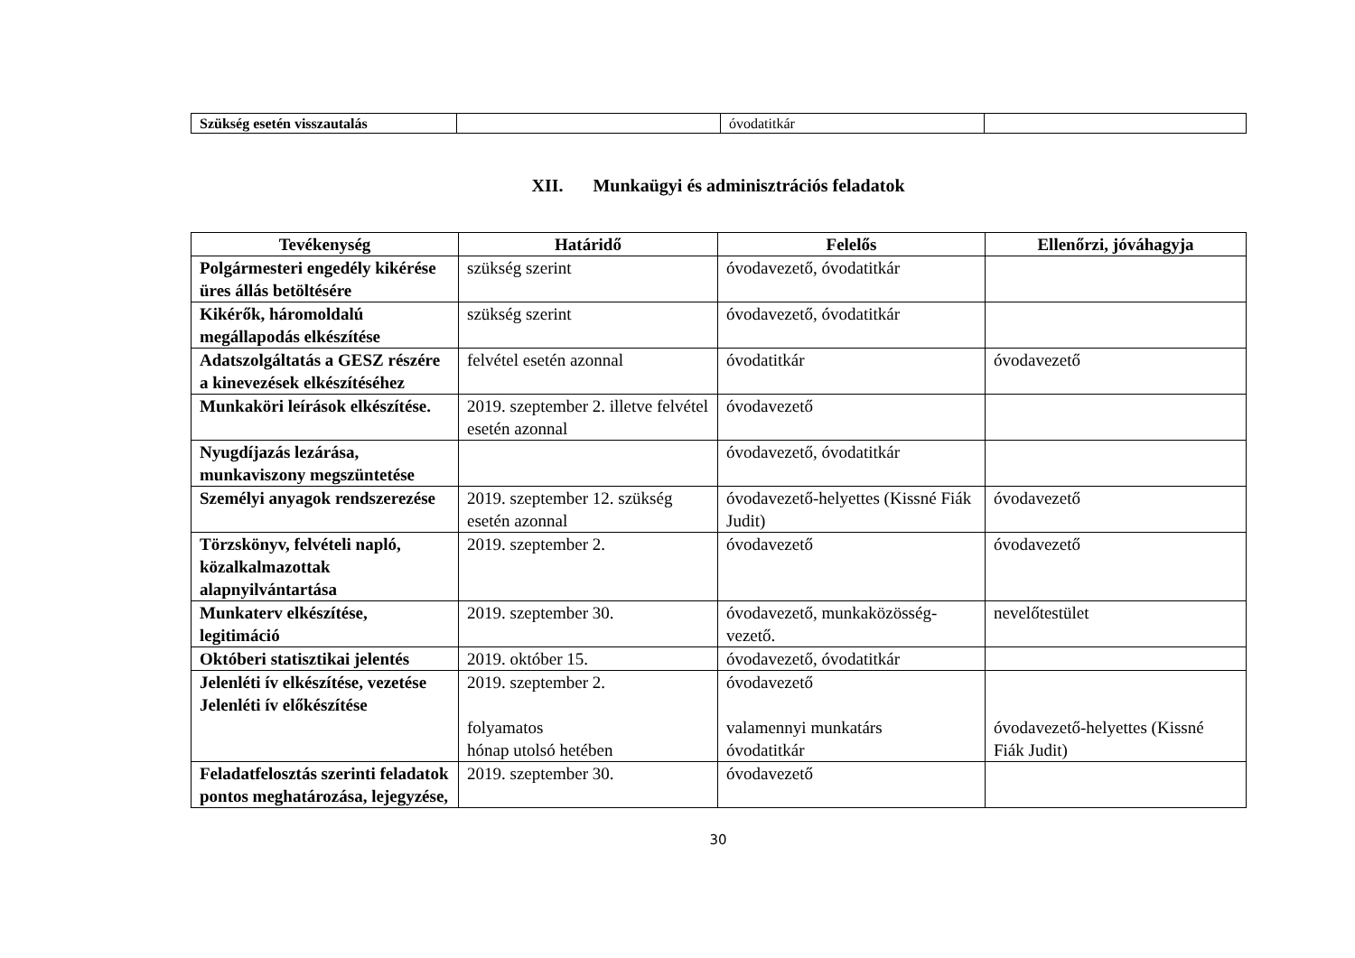| Szükség esetén visszautalás | | óvodatitkár | |
XII. Munkaügyi és adminisztrációs feladatok
| Tevékenység | Határidő | Felelős | Ellenőrzi, jóváhagyja |
| --- | --- | --- | --- |
| Polgármesteri engedély kikérése üres állás betöltésére | szükség szerint | óvodavezető, óvodatitkár | |
| Kikérők, háromoldalú megállapodás elkészítése | szükség szerint | óvodavezető, óvodatitkár | |
| Adatszolgáltatás a GESZ részére a kinevezések elkészítéséhez | felvétel esetén azonnal | óvodatitkár | óvodavezető |
| Munkaköri leírások elkészítése. | 2019. szeptember 2. illetve felvétel esetén azonnal | óvodavezető | |
| Nyugdíjazás lezárása, munkaviszony megszüntetése | | óvodavezető, óvodatitkár | |
| Személyi anyagok rendszerezése | 2019. szeptember 12. szükség esetén azonnal | óvodavezető-helyettes (Kissné Fiák Judit) | óvodavezető |
| Törzskönyv, felvételi napló, közalkalmazottak alapnyilvántartása | 2019. szeptember 2. | óvodavezető | óvodavezető |
| Munkaterv elkészítése, legitimáció | 2019. szeptember 30. | óvodavezető, munkaközösség-vezető. | nevelőtestület |
| Októberi statisztikai jelentés | 2019. október 15. | óvodavezető, óvodatitkár | |
| Jelenléti ív elkészítése, vezetése Jelenléti ív előkészítése | 2019. szeptember 2. folyamatos hónap utolsó hetében | óvodavezető valamennyi munkatárs óvodatitkár | óvodavezető-helyettes (Kissné Fiák Judit) |
| Feladatfelosztás szerinti feladatok pontos meghatározása, lejegyzése, | 2019. szeptember 30. | óvodavezető | |
30